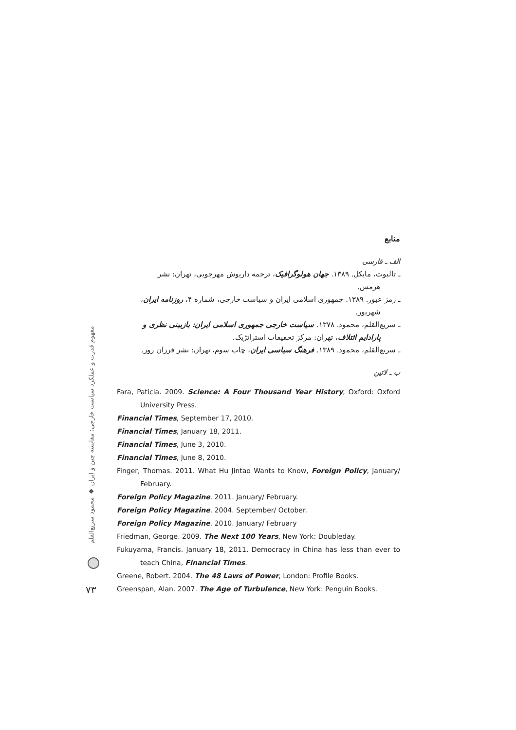منابع
الف ـ فارسی
ـ تالبوت، مایکل. ۱۳۸۹. جهان هولوگرافیک، ترجمه داریوش مهرجویی، تهران: نشر
هرمس.
ـ رمز عبور. ۱۳۸۹. جمهوری اسلامی ایران و سیاست خارجی، شماره ۴، روزنامه ایران،
شهریور.
ـ سریع‌القلم، محمود. ۱۳۷۸. سیاست خارجی جمهوری اسلامی ایران: بازبینی نظری و
پارادایم ائتلاف، تهران: مرکز تحقیقات استراتژیک.
ـ سریع‌القلم، محمود. ۱۳۸۹. فرهنگ سیاسی ایران، چاپ سوم، تهران: نشر فرزان روز.
ب ـ لاتین
Fara, Paticia. 2009. Science: A Four Thousand Year History, Oxford: Oxford University Press.
Financial Times, September 17, 2010.
Financial Times, January 18, 2011.
Financial Times, June 3, 2010.
Financial Times, June 8, 2010.
Finger, Thomas. 2011. What Hu Jintao Wants to Know, Foreign Policy, January/ February.
Foreign Policy Magazine. 2011. January/ February.
Foreign Policy Magazine. 2004. September/ October.
Foreign Policy Magazine. 2010. January/ February
Friedman, George. 2009. The Next 100 Years, New York: Doubleday.
Fukuyama, Francis. January 18, 2011. Democracy in China has less than ever to teach China, Financial Times.
Greene, Robert. 2004. The 48 Laws of Power, London: Profile Books.
Greenspan, Alan. 2007. The Age of Turbulence, New York: Penguin Books.
مفهوم قدرت و عملکرد سیاست خارجی: مقایسه چین و ایران ◆ محمود سریع‌القلم
۷۳